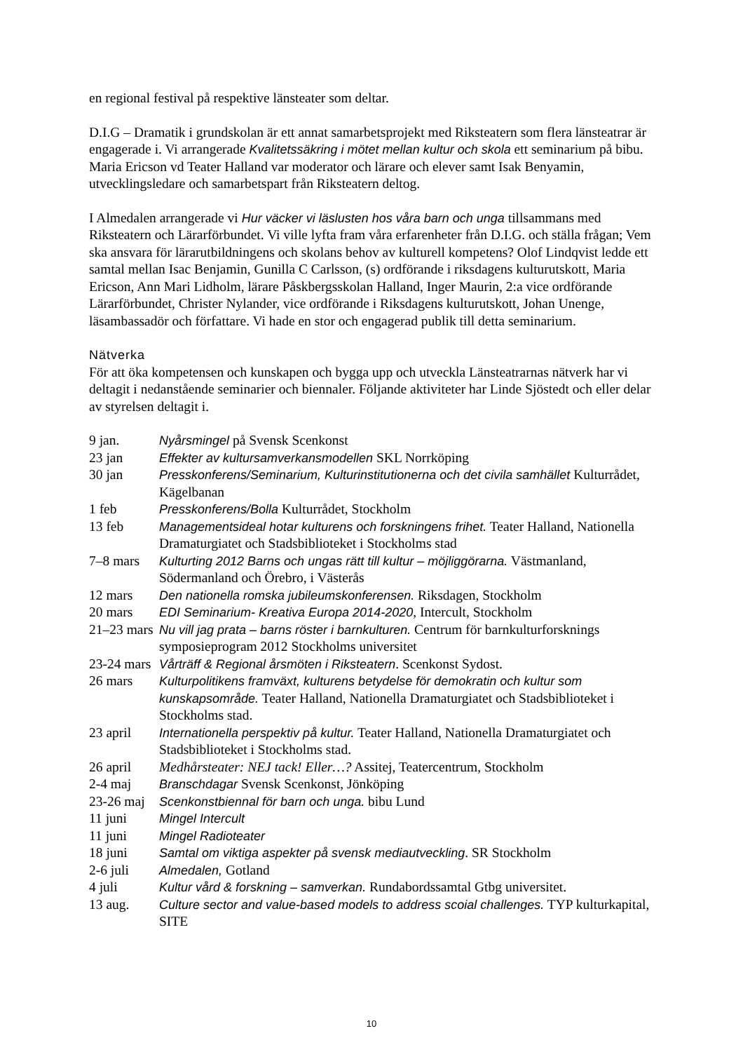en regional festival på respektive länsteater som deltar.
D.I.G – Dramatik i grundskolan är ett annat samarbetsprojekt med Riksteatern som flera länsteatrar är engagerade i. Vi arrangerade Kvalitetssäkring i mötet mellan kultur och skola ett seminarium på bibu. Maria Ericson vd Teater Halland var moderator och lärare och elever samt Isak Benyamin, utvecklingsledare och samarbetspart från Riksteatern deltog.
I Almedalen arrangerade vi Hur väcker vi läslusten hos våra barn och unga tillsammans med Riksteatern och Lärarförbundet. Vi ville lyfta fram våra erfarenheter från D.I.G. och ställa frågan; Vem ska ansvara för lärarutbildningens och skolans behov av kulturell kompetens? Olof Lindqvist ledde ett samtal mellan Isac Benjamin, Gunilla C Carlsson, (s) ordförande i riksdagens kulturutskott, Maria Ericson, Ann Mari Lidholm, lärare Påskbergsskolan Halland, Inger Maurin, 2:a vice ordförande Lärarförbundet, Christer Nylander, vice ordförande i Riksdagens kulturutskott, Johan Unenge, läsambassadör och författare. Vi hade en stor och engagerad publik till detta seminarium.
Nätverka
För att öka kompetensen och kunskapen och bygga upp och utveckla Länsteatrarnas nätverk har vi deltagit i nedanstående seminarier och biennaler. Följande aktiviteter har Linde Sjöstedt och eller delar av styrelsen deltagit i.
9 jan. Nyårsmingel på Svensk Scenkonst
23 jan Effekter av kultursamverkansmodellen SKL Norrköping
30 jan Presskonferens/Seminarium, Kulturinstitutionerna och det civila samhället Kulturrådet, Kägelbanan
1 feb Presskonferens/Bolla Kulturrådet, Stockholm
13 feb Managementsideal hotar kulturens och forskningens frihet. Teater Halland, Nationella Dramaturgiatet och Stadsbiblioteket i Stockholms stad
7–8 mars Kulturting 2012 Barns och ungas rätt till kultur – möjliggörarna. Västmanland, Södermanland och Örebro, i Västerås
12 mars Den nationella romska jubileumskonferensen. Riksdagen, Stockholm
20 mars EDI Seminarium- Kreativa Europa 2014-2020, Intercult, Stockholm
21–23 mars Nu vill jag prata – barns röster i barnkulturen. Centrum för barnkulturforsknings symposieprogram 2012 Stockholms universitet
23-24 mars Vårträff & Regional årsmöten i Riksteatern. Scenkonst Sydost.
26 mars Kulturpolitikens framväxt, kulturens betydelse för demokratin och kultur som kunskapsområde. Teater Halland, Nationella Dramaturgiatet och Stadsbiblioteket i Stockholms stad.
23 april Internationella perspektiv på kultur. Teater Halland, Nationella Dramaturgiatet och Stadsbiblioteket i Stockholms stad.
26 april Medhårsteater: NEJ tack! Eller…? Assitej, Teatercentrum, Stockholm
2-4 maj Branschdagar Svensk Scenkonst, Jönköping
23-26 maj Scenkonstbiennal för barn och unga. bibu Lund
11 juni Mingel Intercult
11 juni Mingel Radioteater
18 juni Samtal om viktiga aspekter på svensk mediautveckling. SR Stockholm
2-6 juli Almedalen, Gotland
4 juli Kultur vård & forskning – samverkan. Rundabordssamtal Gtbg universitet.
13 aug. Culture sector and value-based models to address scoial challenges. TYP kulturkapital, SITE
10